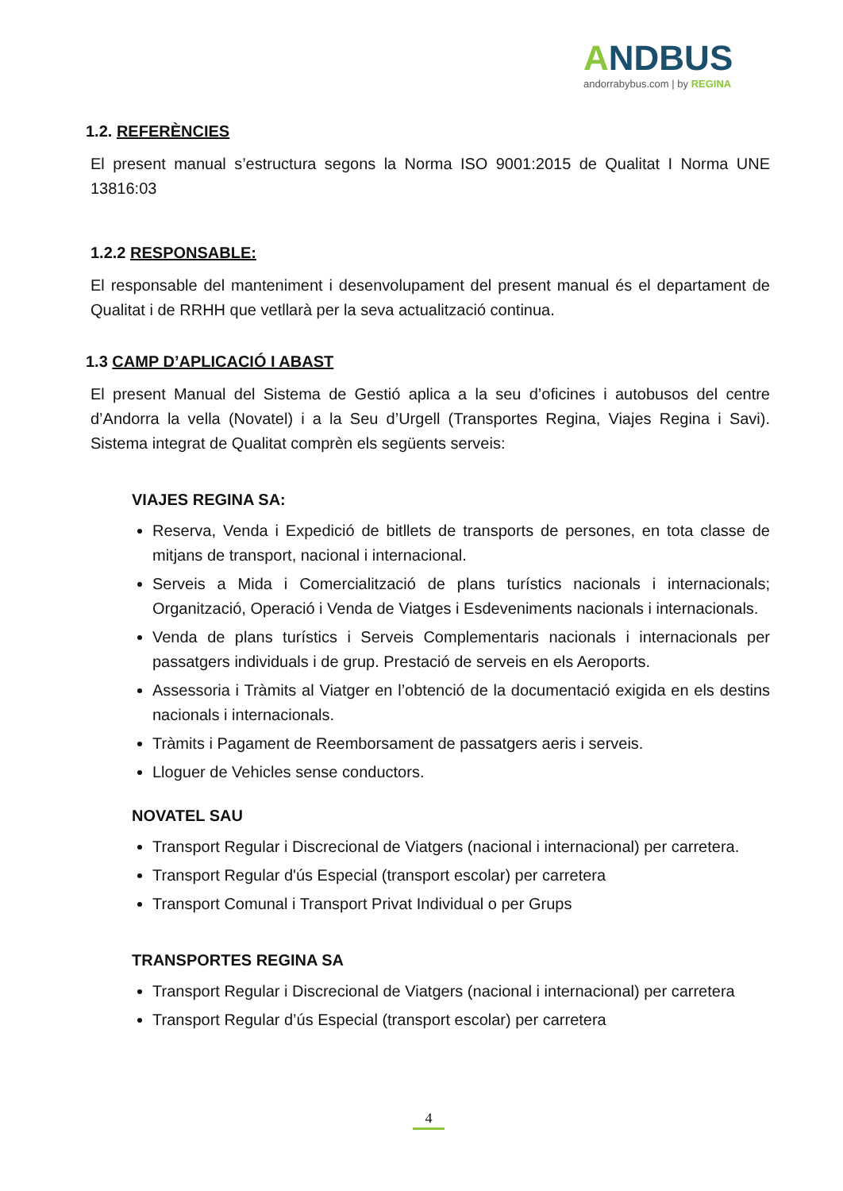ANDBUS
andorrabybus.com | by REGINA
1.2. REFERÈNCIES
El present manual s’estructura segons la Norma ISO 9001:2015 de Qualitat I Norma UNE 13816:03
1.2.2 RESPONSABLE:
El responsable del manteniment i desenvolupament del present manual és el departament de Qualitat i de RRHH que vetllarà per la seva actualització continua.
1.3 CAMP D’APLICACIÓ I ABAST
El present Manual del Sistema de Gestió aplica a la seu d’oficines i autobusos del centre d’Andorra la vella (Novatel) i a la Seu d’Urgell (Transportes Regina, Viajes Regina i Savi). Sistema integrat de Qualitat comprèn els següents serveis:
VIAJES REGINA SA:
Reserva, Venda i Expedició de bitllets de transports de persones, en tota classe de mitjans de transport, nacional i internacional.
Serveis a Mida i Comercialització de plans turístics nacionals i internacionals; Organització, Operació i Venda de Viatges i Esdeveniments nacionals i internacionals.
Venda de plans turístics i Serveis Complementaris nacionals i internacionals per passatgers individuals i de grup. Prestació de serveis en els Aeroports.
Assessoria i Tràmits al Viatger en l’obtenció de la documentació exigida en els destins nacionals i internacionals.
Tràmits i Pagament de Reemborsament de passatgers aeris i serveis.
Lloguer de Vehicles sense conductors.
NOVATEL SAU
Transport Regular i Discrecional de Viatgers (nacional i internacional) per carretera.
Transport Regular d'ús Especial (transport escolar) per carretera
Transport Comunal i Transport Privat Individual o per Grups
TRANSPORTES REGINA SA
Transport Regular i Discrecional de Viatgers (nacional i internacional) per carretera
Transport Regular d’ús Especial (transport escolar) per carretera
4